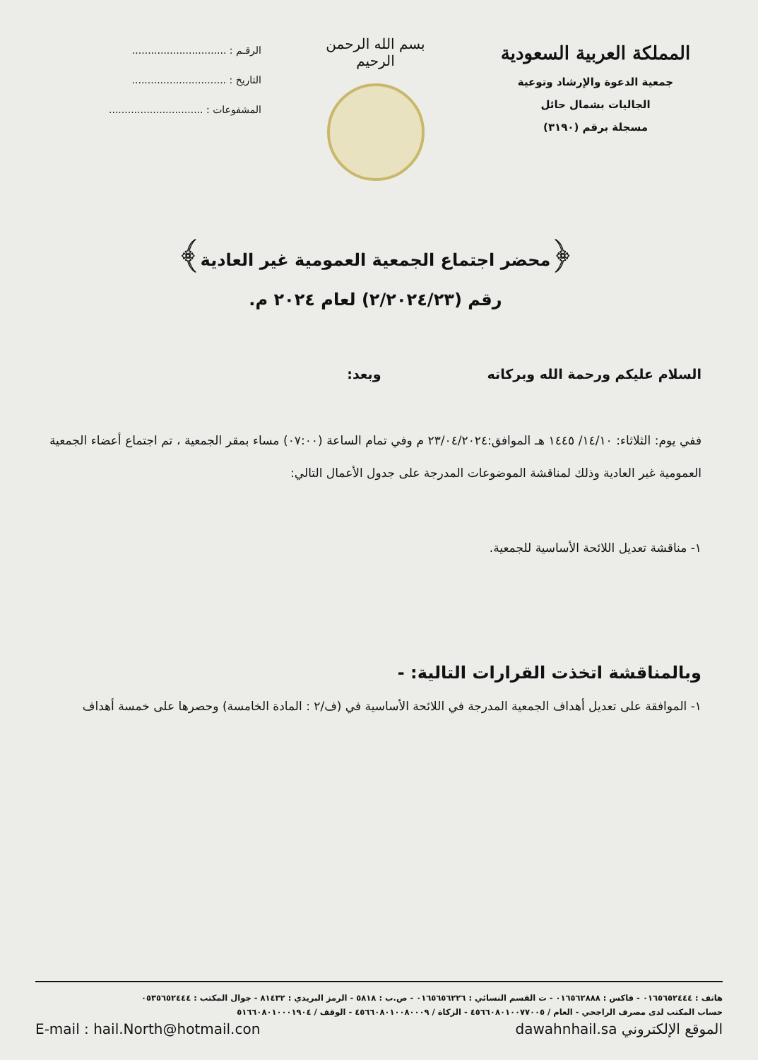المملكة العربية السعودية
جمعية الدعوة والإرشاد وتوعية
الجاليات بشمال حائل
مسجلة برقم (٣١٩٠)
بسم الله الرحمن الرحيم
الرقـم : ..............................
التاريخ : ..............................
المشفوعات : ..............................
﴿محضر اجتماع الجمعية العمومية غير العادية﴾
رقم (٢/٢٠٢٤/٢٣) لعام ٢٠٢٤ م.
السلام عليكم ورحمة الله وبركاته وبعد:
ففي يوم: الثلاثاء: ١٤/١٠/ ١٤٤٥ هـ الموافق:٢٣/٠٤/٢٠٢٤ م وفي تمام الساعة (٠٧:٠٠) مساء بمقر الجمعية ، تم اجتماع أعضاء الجمعية العمومية غير العادية وذلك لمناقشة الموضوعات المدرجة على جدول الأعمال التالي:
١- مناقشة تعديل اللائحة الأساسية للجمعية.
وبالمناقشة اتخذت القرارات التالية: -
١- الموافقة على تعديل أهداف الجمعية المدرجة في اللائحة الأساسية في (ف/٢ : المادة الخامسة) وحصرها على خمسة أهداف
هاتف : ٠١٦٥٦٥٢٤٤٤ - فاكس : ٠١٦٥٦٢٨٨٨ - ت القسم النسائي : ٠١٦٥٦٥٦٢٢٦ - ص.ب : ٥٨١٨ - الرمز البريدي : ٨١٤٣٢ - جوال المكتب : ٠٥٣٥٦٥٢٤٤٤
حساب المكتب لدى مصرف الراجحي - العام / ٤٥٦٦٠٨٠١٠٠٧٧٠٠٥ - الزكاة / ٤٥٦٦٠٨٠١٠٠٨٠٠٠٩ - الوقف / ٥١٦٦٠٨٠١٠٠٠١٩٠٤
الموقع الإلكتروني dawahnhail.sa E-mail : hail.North@hotmail.con